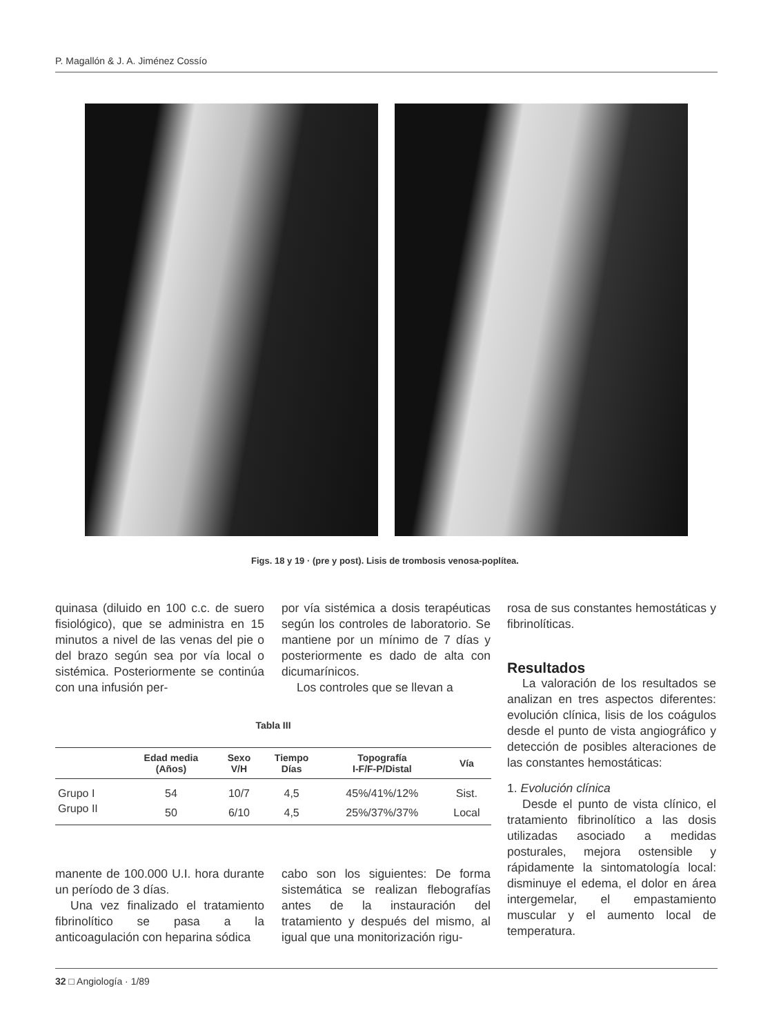P. Magallón & J. A. Jiménez Cossío
Figs. 18 y 19 · (pre y post). Lisis de trombosis venosa-poplítea.
quinasa (diluido en 100 c.c. de suero fisiológico), que se administra en 15 minutos a nivel de las venas del pie o del brazo según sea por vía local o sistémica. Posteriormente se continúa con una infusión per-
por vía sistémica a dosis terapéuticas según los controles de laboratorio. Se mantiene por un mínimo de 7 días y posteriormente es dado de alta con dicumarínicos.
Los controles que se llevan a
Tabla III
| | Edad media (Años) | Sexo V/H | Tiempo Días | Topografía I-F/F-P/Distal | Vía |
| --- | --- | --- | --- | --- | --- |
| Grupo I | 54 | 10/7 | 4,5 | 45%/41%/12% | Sist. |
| Grupo II | 50 | 6/10 | 4,5 | 25%/37%/37% | Local |
manente de 100.000 U.I. hora durante un período de 3 días.
Una vez finalizado el tratamiento fibrinolítico se pasa a la anticoagulación con heparina sódica
cabo son los siguientes: De forma sistemática se realizan flebografías antes de la instauración del tratamiento y después del mismo, al igual que una monitorización rigu-
rosa de sus constantes hemostáticas y fibrinolíticas.
Resultados
La valoración de los resultados se analizan en tres aspectos diferentes: evolución clínica, lisis de los coágulos desde el punto de vista angiográfico y detección de posibles alteraciones de las constantes hemostáticas:
1. Evolución clínica
Desde el punto de vista clínico, el tratamiento fibrinolítico a las dosis utilizadas asociado a medidas posturales, mejora ostensible y rápidamente la sintomatología local: disminuye el edema, el dolor en área intergemelar, el empastamiento muscular y el aumento local de temperatura.
32 □ Angiología · 1/89